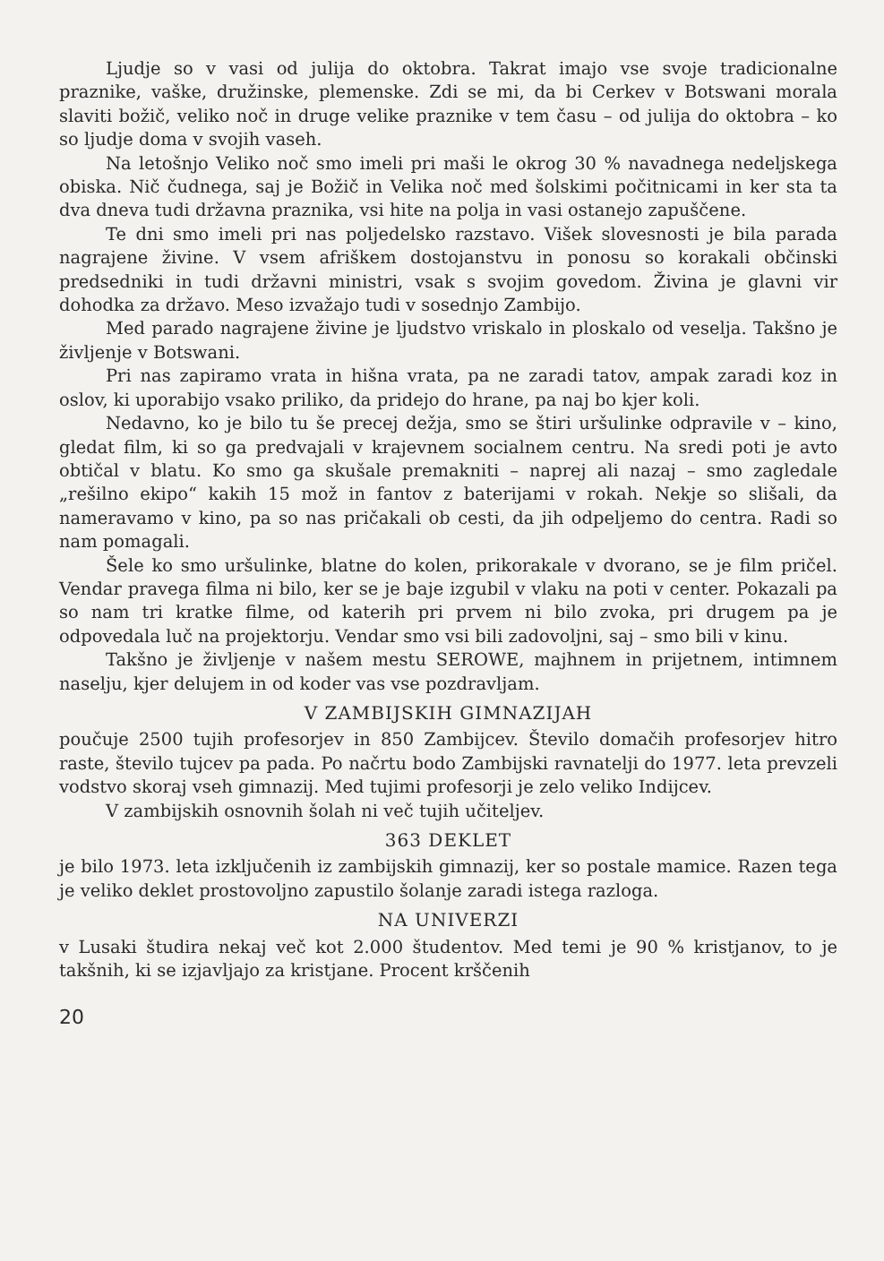Ljudje so v vasi od julija do oktobra. Takrat imajo vse svoje tradicionalne praznike, vaške, družinske, plemenske. Zdi se mi, da bi Cerkev v Botswani morala slaviti božič, veliko noč in druge velike praznike v tem času – od julija do oktobra – ko so ljudje doma v svojih vaseh.
Na letošnjo Veliko noč smo imeli pri maši le okrog 30 % navadnega nedeljskega obiska. Nič čudnega, saj je Božič in Velika noč med šolskimi počitnicami in ker sta ta dva dneva tudi državna praznika, vsi hite na polja in vasi ostanejo zapuščene.
Te dni smo imeli pri nas poljedelsko razstavo. Višek slovesnosti je bila parada nagrajene živine. V vsem afriškem dostojanstvu in ponosu so korakali občinski predsedniki in tudi državni ministri, vsak s svojim govedom. Živina je glavni vir dohodka za državo. Meso izvažajo tudi v sosednjo Zambijo.
Med parado nagrajene živine je ljudstvo vriskalo in ploskalo od veselja. Takšno je življenje v Botswani.
Pri nas zapiramo vrata in hišna vrata, pa ne zaradi tatov, ampak zaradi koz in oslov, ki uporabijo vsako priliko, da pridejo do hrane, pa naj bo kjer koli.
Nedavno, ko je bilo tu še precej dežja, smo se štiri uršulinke odpravile v – kino, gledat film, ki so ga predvajali v krajevnem socialnem centru. Na sredi poti je avto obtičal v blatu. Ko smo ga skušale premakniti – naprej ali nazaj – smo zagledale „rešilno ekipo“ kakih 15 mož in fantov z baterijami v rokah. Nekje so slišali, da nameravamo v kino, pa so nas pričakali ob cesti, da jih odpeljemo do centra. Radi so nam pomagali.
Šele ko smo uršulinke, blatne do kolen, prikorakale v dvorano, se je film pričel. Vendar pravega filma ni bilo, ker se je baje izgubil v vlaku na poti v center. Pokazali pa so nam tri kratke filme, od katerih pri prvem ni bilo zvoka, pri drugem pa je odpovedala luč na projektorju. Vendar smo vsi bili zadovoljni, saj – smo bili v kinu.
Takšno je življenje v našem mestu SEROWE, majhnem in prijetnem, intimnem naselju, kjer delujem in od koder vas vse pozdravljam.
V ZAMBIJSKIH GIMNAZIJAH
poučuje 2500 tujih profesorjev in 850 Zambijcev. Število domačih profesorjev hitro raste, število tujcev pa pada. Po načrtu bodo Zambijski ravnatelji do 1977. leta prevzeli vodstvo skoraj vseh gimnazij. Med tujimi profesorji je zelo veliko Indijcev.
V zambijskih osnovnih šolah ni več tujih učiteljev.
363 DEKLET
je bilo 1973. leta izključenih iz zambijskih gimnazij, ker so postale mamice. Razen tega je veliko deklet prostovoljno zapustilo šolanje zaradi istega razloga.
NA UNIVERZI
v Lusaki študira nekaj več kot 2.000 študentov. Med temi je 90 % kristjanov, to je takšnih, ki se izjavljajo za kristjane. Procent krščenih
20